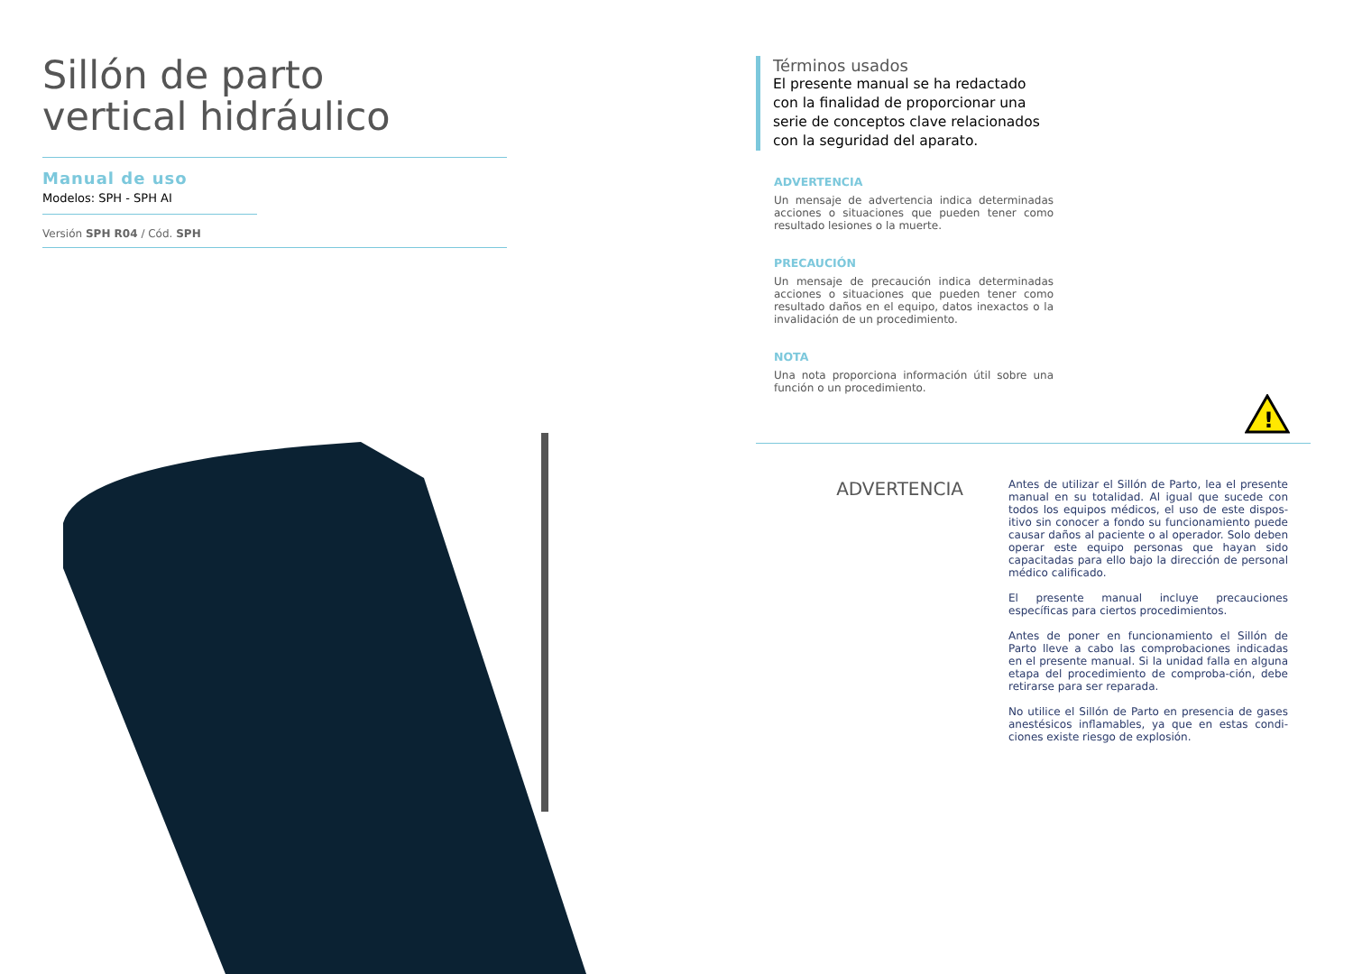Sillón de parto
vertical hidráulico
Manual de uso
Modelos: SPH - SPH AI
Versión SPH R04 / Cód. SPH
Términos usados
El presente manual se ha redactado con la finalidad de proporcionar una serie de conceptos clave relacionados con la seguridad del aparato.
ADVERTENCIA
Un mensaje de advertencia indica determinadas acciones o situaciones que pueden tener como resultado lesiones o la muerte.
PRECAUCIÓN
Un mensaje de precaución indica determinadas acciones o situaciones que pueden tener como resultado daños en el equipo, datos inexactos o la invalidación de un procedimiento.
NOTA
Una nota proporciona información útil sobre una función o un procedimiento.
!
ADVERTENCIA
Antes de utilizar el Sillón de Parto, lea el presente manual en su totalidad. Al igual que sucede con todos los equipos médicos, el uso de este dispos-itivo sin conocer a fondo su funcionamiento puede causar daños al paciente o al operador. Solo deben operar este equipo personas que hayan sido capacitadas para ello bajo la dirección de personal médico calificado.
El presente manual incluye precauciones específicas para ciertos procedimientos.
Antes de poner en funcionamiento el Sillón de Parto lleve a cabo las comprobaciones indicadas en el presente manual. Si la unidad falla en alguna etapa del procedimiento de comproba-ción, debe retirarse para ser reparada.
No utilice el Sillón de Parto en presencia de gases anestésicos inflamables, ya que en estas condi-ciones existe riesgo de explosión.